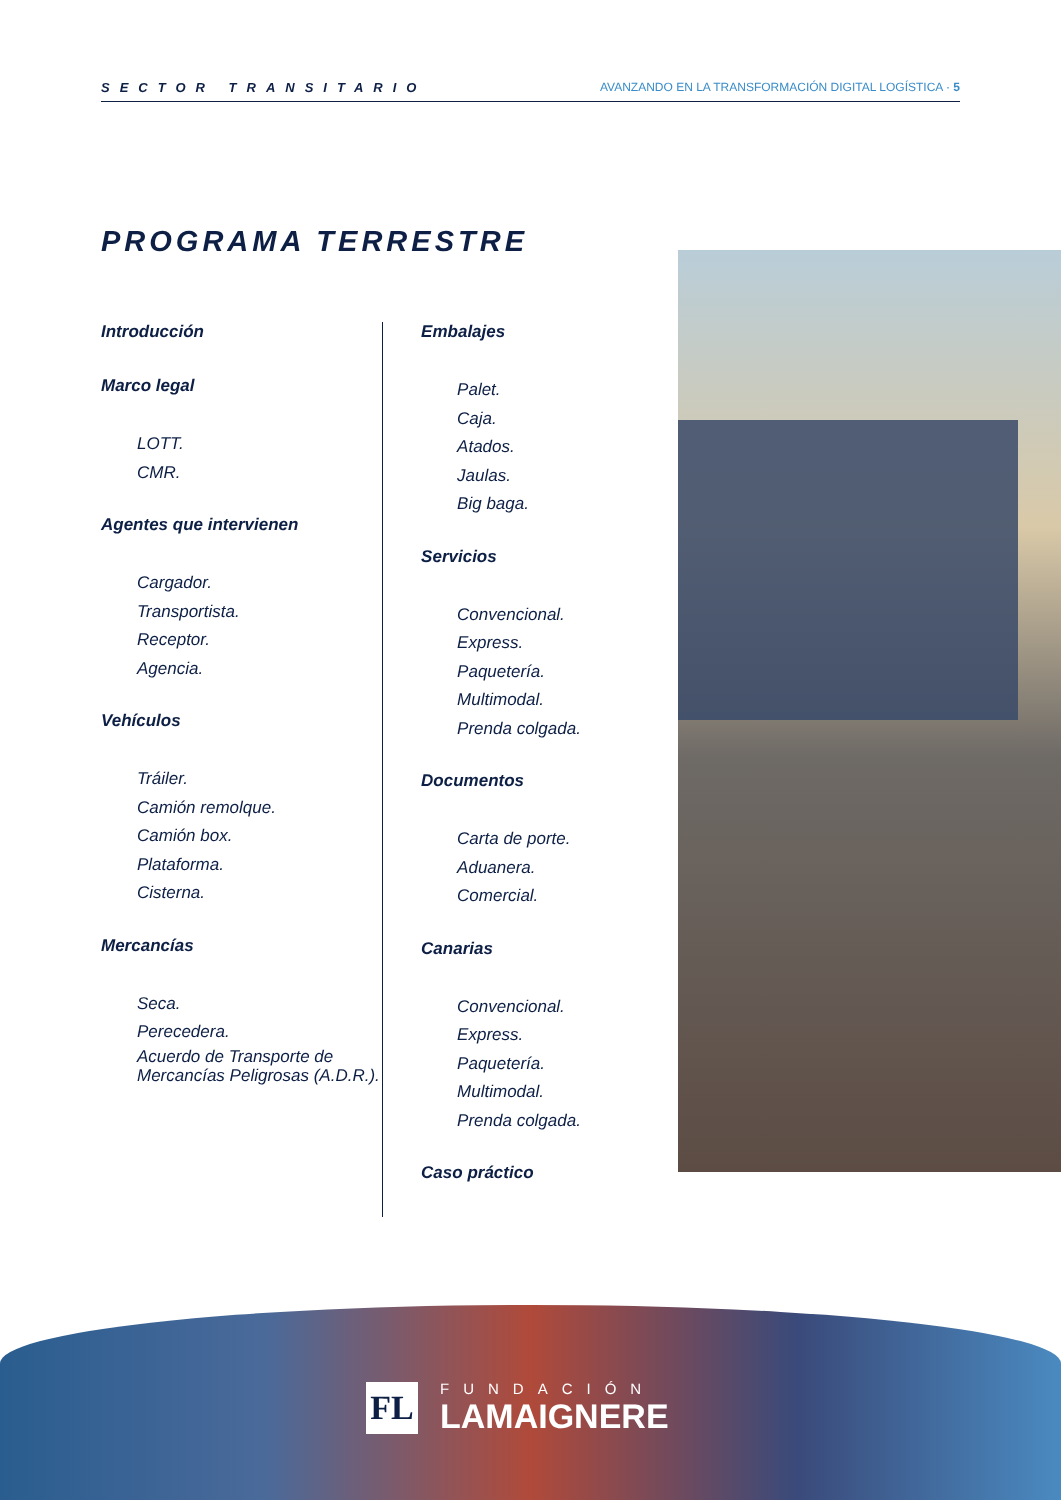SECTOR TRANSITARIO AVANZANDO EN LA TRANSFORMACIÓN DIGITAL LOGÍSTICA · 5
PROGRAMA TERRESTRE
Introducción
Marco legal
LOTT.
CMR.
Agentes que intervienen
Cargador.
Transportista.
Receptor.
Agencia.
Vehículos
Tráiler.
Camión remolque.
Camión box.
Plataforma.
Cisterna.
Mercancías
Seca.
Perecedera.
Acuerdo de Transporte de Mercancías Peligrosas (A.D.R.).
Embalajes
Palet.
Caja.
Atados.
Jaulas.
Big baga.
Servicios
Convencional.
Express.
Paquetería.
Multimodal.
Prenda colgada.
Documentos
Carta de porte.
Aduanera.
Comercial.
Canarias
Convencional.
Express.
Paquetería.
Multimodal.
Prenda colgada.
Caso práctico
FL
FUNDACIÓN
LAMAIGNERE